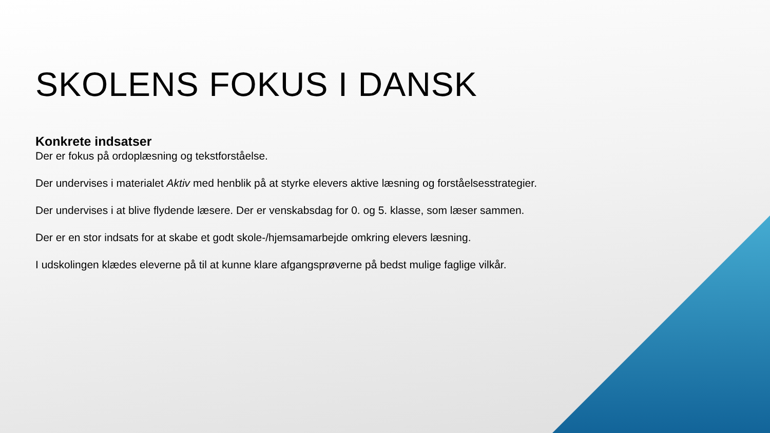SKOLENS FOKUS I DANSK
Konkrete indsatser
Der er fokus på ordoplæsning og tekstforståelse.
Der undervises i materialet Aktiv med henblik på at styrke elevers aktive læsning og forståelsesstrategier.
Der undervises i at blive flydende læsere. Der er venskabsdag for 0. og 5. klasse, som læser sammen.
Der er en stor indsats for at skabe et godt skole-/hjemsamarbejde omkring elevers læsning.
I udskolingen klædes eleverne på til at kunne klare afgangsprøverne på bedst mulige faglige vilkår.